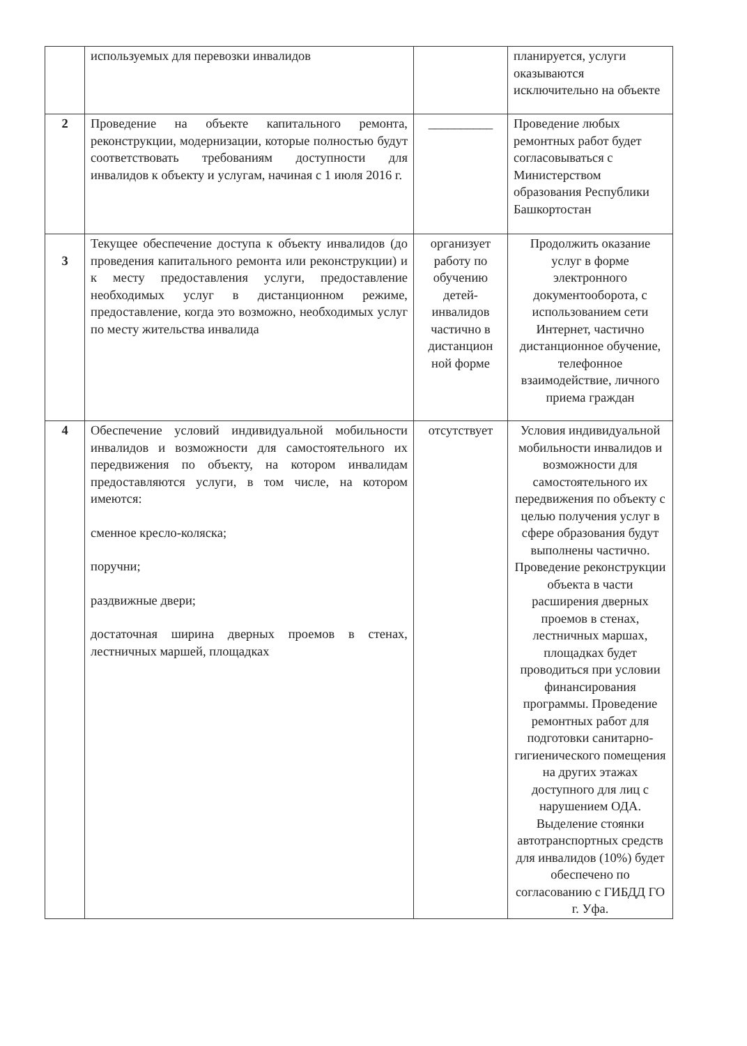| | используемых для перевозки инвалидов | | планируется, услуги оказываются исключительно на объекте |
| 2 | Проведение на объекте капитального ремонта, реконструкции, модернизации, которые полностью будут соответствовать требованиям доступности для инвалидов к объекту и услугам, начиная с 1 июля 2016 г. | __________ | Проведение любых ремонтных работ будет согласовываться с Министерством образования Республики Башкортостан |
| 3 | Текущее обеспечение доступа к объекту инвалидов (до проведения капитального ремонта или реконструкции) и к месту предоставления услуги, предоставление необходимых услуг в дистанционном режиме, предоставление, когда это возможно, необходимых услуг по месту жительства инвалида | организует работу по обучению детей-инвалидов частично в дистанцион ной форме | Продолжить оказание услуг в форме электронного документооборота, с использованием сети Интернет, частично дистанционное обучение, телефонное взаимодействие, личного приема граждан |
| 4 | Обеспечение условий индивидуальной мобильности инвалидов и возможности для самостоятельного их передвижения по объекту, на котором инвалидам предоставляются услуги, в том числе, на котором имеются: сменное кресло-коляска; поручни; раздвижные двери; достаточная ширина дверных проемов в стенах, лестничных маршей, площадках | отсутствует | Условия индивидуальной мобильности инвалидов и возможности для самостоятельного их передвижения по объекту с целью получения услуг в сфере образования будут выполнены частично. Проведение реконструкции объекта в части расширения дверных проемов в стенах, лестничных маршах, площадках будет проводиться при условии финансирования программы. Проведение ремонтных работ для подготовки санитарно-гигиенического помещения на других этажах доступного для лиц с нарушением ОДА. Выделение стоянки автотранспортных средств для инвалидов (10%) будет обеспечено по согласованию с ГИБДД ГО г. Уфа. |